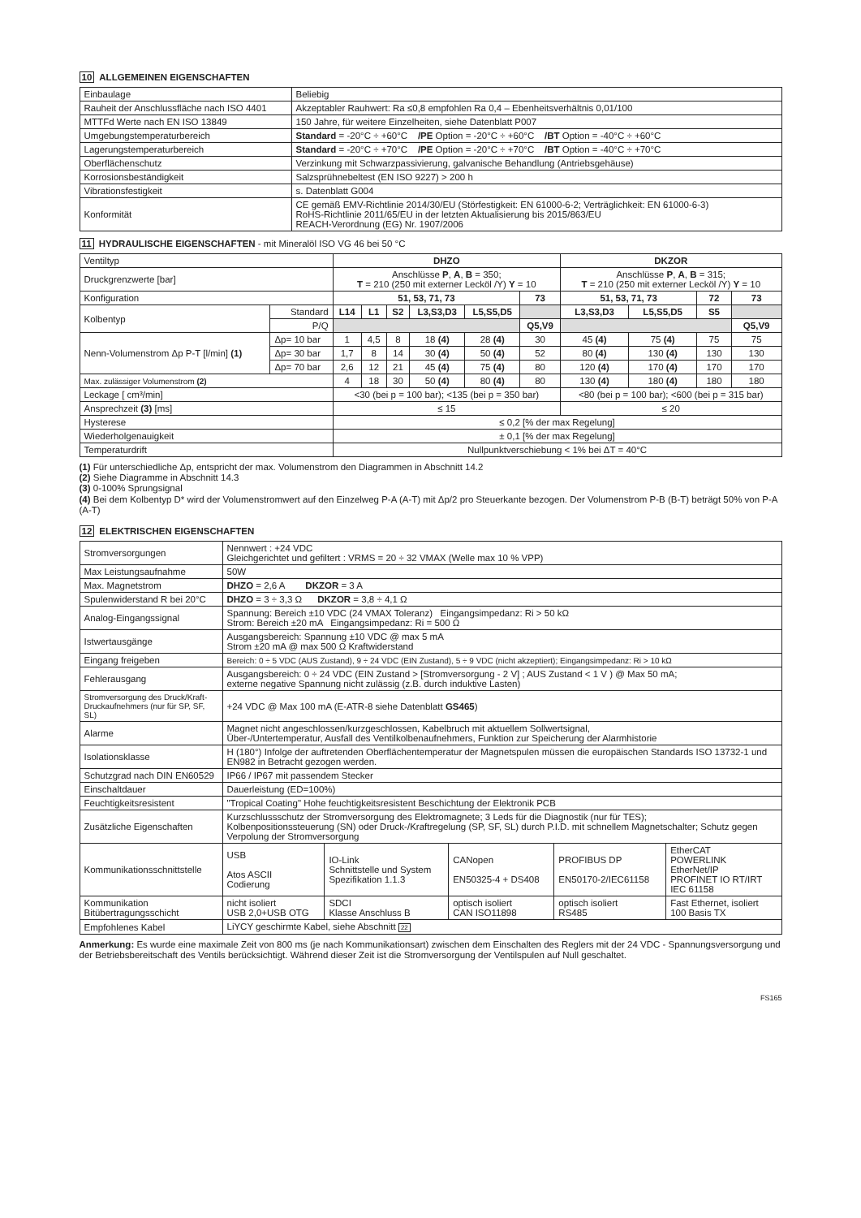10 ALLGEMEINEN EIGENSCHAFTEN
| Einbaulage | Beliebig |
| Rauheit der Anschlussfläche nach ISO 4401 | Akzeptabler Rauhwert: Ra ≤0,8 empfohlen Ra 0,4 – Ebenheitsverhältnis 0,01/100 |
| MTTFd Werte nach EN ISO 13849 | 150 Jahre, für weitere Einzelheiten, siehe Datenblatt P007 |
| Umgebungstemperaturbereich | Standard = -20°C ÷ +60°C /PE Option = -20°C ÷ +60°C /BT Option = -40°C ÷ +60°C |
| Lagerungstemperaturbereich | Standard = -20°C ÷ +70°C /PE Option = -20°C ÷ +70°C /BT Option = -40°C ÷ +70°C |
| Oberflächenschutz | Verzinkung mit Schwarzpassivierung, galvanische Behandlung (Antriebsgehäuse) |
| Korrosionsbeständigkeit | Salzsprühnebeltest (EN ISO 9227) > 200 h |
| Vibrationsfestigkeit | s. Datenblatt G004 |
| Konformität | CE gemäß EMV-Richtlinie 2014/30/EU (Störfestigkeit: EN 61000-6-2; Verträglichkeit: EN 61000-6-3) RoHS-Richtlinie 2011/65/EU in der letzten Aktualisierung bis 2015/863/EU REACH-Verordnung (EG) Nr. 1907/2006 |
11 HYDRAULISCHE EIGENSCHAFTEN - mit Mineralöl ISO VG 46 bei 50 °C
| Ventiltyp | | DHZO | | | | | | DKZOR | | | |
| Druckgrenzwerte [bar] | | Anschlüsse P , A , B = 350; T = 210 (250 mit externer Lecköl /Y) Y = 10 | | | | | | Anschlüsse P , A , B = 315; T = 210 (250 mit externer Lecköl /Y) Y = 10 | | | |
| Konfiguration | | 51, 53, 71, 73 | | | | | 73 | 51, 53, 71, 73 | | 72 | 73 |
| Kolbentyp | Standard | L14 | L1 | S2 | L3,S3,D3 | L5,S5,D5 | | L3,S3,D3 | L5,S5,D5 | S5 | |
| | P/Q | | | | | | Q5,V9 | | | | Q5,V9 |
| Nenn-Volumenstrom Δp P-T [l/min] (1) | Δp= 10 bar | 1 | 4,5 | 8 | 18 (4) | 28 (4) | 30 | 45 (4) | 75 (4) | 75 | 75 |
| | Δp= 30 bar | 1,7 | 8 | 14 | 30 (4) | 50 (4) | 52 | 80 (4) | 130 (4) | 130 | 130 |
| | Δp= 70 bar | 2,6 | 12 | 21 | 45 (4) | 75 (4) | 80 | 120 (4) | 170 (4) | 170 | 170 |
| Max. zulässiger Volumenstrom (2) | | 4 | 18 | 30 | 50 (4) | 80 (4) | 80 | 130 (4) | 180 (4) | 180 | 180 |
| Leckage [ cm³/min] | | <30 (bei p = 100 bar); <135 (bei p = 350 bar) | | | | | | <80 (bei p = 100 bar); <600 (bei p = 315 bar) | | | |
| Ansprechzeit (3) [ms] | | ≤ 15 | | | | | | ≤ 20 | | | |
| Hysterese | | ≤ 0,2 [% der max Regelung] | | | | | | | | | |
| Wiederholgenauigkeit | | ± 0,1 [% der max Regelung] | | | | | | | | | |
| Temperaturdrift | | Nullpunktverschiebung < 1% bei ΔT = 40°C | | | | | | | | | |
(1) Für unterschiedliche Δp, entspricht der max. Volumenstrom den Diagrammen in Abschnitt 14.2
(2) Siehe Diagramme in Abschnitt 14.3
(3) 0-100% Sprungsignal
(4) Bei dem Kolbentyp D* wird der Volumenstromwert auf den Einzelweg P-A (A-T) mit Δp/2 pro Steuerkante bezogen. Der Volumenstrom P-B (B-T) beträgt 50% von P-A (A-T)
12 ELEKTRISCHEN EIGENSCHAFTEN
| Stromversorgungen | Nennwert : +24 VDC Gleichgerichtet und gefiltert : VRMS = 20 ÷ 32 VMAX (Welle max 10 % VPP) | | | | |
| Max Leistungsaufnahme | 50W | | | | |
| Max. Magnetstrom | DHZO = 2,6 A DKZOR = 3 A | | | | |
| Spulenwiderstand R bei 20°C | DHZO = 3 ÷ 3,3 Ω DKZOR = 3,8 ÷ 4,1 Ω | | | | |
| Analog-Eingangssignal | Spannung: Bereich ±10 VDC (24 VMAX Toleranz) Eingangsimpedanz: Ri > 50 kΩ Strom: Bereich ±20 mA Eingangsimpedanz: Ri = 500 Ω | | | | |
| Istwertausgänge | Ausgangsbereich: Spannung ±10 VDC @ max 5 mA Strom ±20 mA @ max 500 Ω Kraftwiderstand | | | | |
| Eingang freigeben | Bereich: 0 ÷ 5 VDC (AUS Zustand), 9 ÷ 24 VDC (EIN Zustand), 5 ÷ 9 VDC (nicht akzeptiert); Eingangsimpedanz: Ri > 10 kΩ | | | | |
| Fehlerausgang | Ausgangsbereich: 0 ÷ 24 VDC (EIN Zustand > [Stromversorgung - 2 V] ; AUS Zustand < 1 V ) @ Max 50 mA; externe negative Spannung nicht zulässig (z.B. durch induktive Lasten) | | | | |
| Stromversorgung des Druck/Kraft-Druckaufnehmers (nur für SP, SF, SL) | +24 VDC @ Max 100 mA (E-ATR-8 siehe Datenblatt GS465 ) | | | | |
| Alarme | Magnet nicht angeschlossen/kurzgeschlossen, Kabelbruch mit aktuellem Sollwertsignal, Über-/Untertemperatur, Ausfall des Ventilkolbenaufnehmers, Funktion zur Speicherung der Alarmhistorie | | | | |
| Isolationsklasse | H (180°) Infolge der auftretenden Oberflächentemperatur der Magnetspulen müssen die europäischen Standards ISO 13732-1 und EN982 in Betracht gezogen werden. | | | | |
| Schutzgrad nach DIN EN60529 | IP66 / IP67 mit passendem Stecker | | | | |
| Einschaltdauer | Dauerleistung (ED=100%) | | | | |
| Feuchtigkeitsresistent | "Tropical Coating" Hohe feuchtigkeitsresistent Beschichtung der Elektronik PCB | | | | |
| Zusätzliche Eigenschaften | Kurzschlussschutz der Stromversorgung des Elektromagnete; 3 Leds für die Diagnostik (nur für TES); Kolbenpositionssteuerung (SN) oder Druck-/Kraftregelung (SP, SF, SL) durch P.I.D. mit schnellem Magnetschalter; Schutz gegen Verpolung der Stromversorgung | | | | |
| Kommunikationsschnittstelle | USB Atos ASCII Codierung | IO-Link Schnittstelle und System Spezifikation 1.1.3 | CANopen EN50325-4 + DS408 | PROFIBUS DP EN50170-2/IEC61158 | EtherCAT POWERLINK EtherNet/IP PROFINET IO RT/IRT IEC 61158 |
| Kommunikation Bitübertragungsschicht | nicht isoliert USB 2,0+USB OTG | SDCI Klasse Anschluss B | optisch isoliert CAN ISO11898 | optisch isoliert RS485 | Fast Ethernet, isoliert 100 Basis TX |
| Empfohlenes Kabel | LiYCY geschirmte Kabel, siehe Abschnitt 22 | | | | |
Anmerkung: Es wurde eine maximale Zeit von 800 ms (je nach Kommunikationsart) zwischen dem Einschalten des Reglers mit der 24 VDC - Spannungsversorgung und der Betriebsbereitschaft des Ventils berücksichtigt. Während dieser Zeit ist die Stromversorgung der Ventilspulen auf Null geschaltet.
FS165